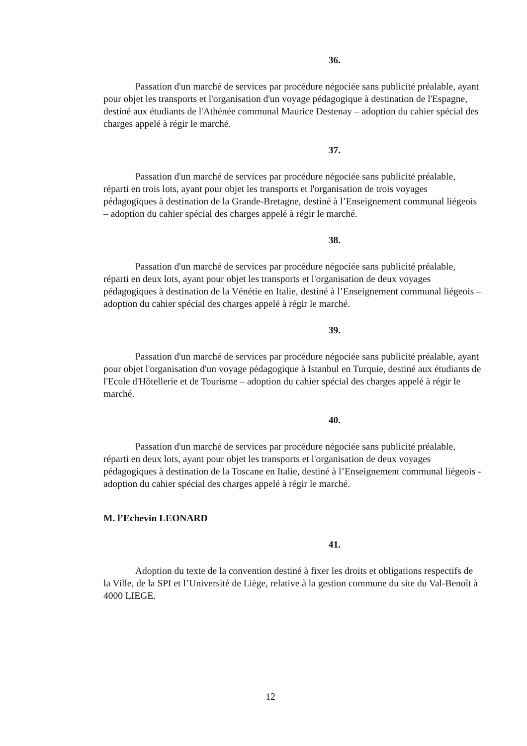36.
Passation d'un marché de services par procédure négociée sans publicité préalable, ayant pour objet les transports et l'organisation d'un voyage pédagogique à destination de l'Espagne, destiné aux étudiants de l'Athénée communal Maurice Destenay – adoption du cahier spécial des charges appelé à régir le marché.
37.
Passation d'un marché de services par procédure négociée sans publicité préalable, réparti en trois lots, ayant pour objet les transports et l'organisation de trois voyages pédagogiques à destination de la Grande-Bretagne, destiné à l’Enseignement communal liégeois – adoption du cahier spécial des charges appelé à régir le marché.
38.
Passation d'un marché de services par procédure négociée sans publicité préalable, réparti en deux lots, ayant pour objet les transports et l'organisation de deux voyages pédagogiques à destination de la Vénétie en Italie, destiné à l’Enseignement communal liégeois – adoption du cahier spécial des charges appelé à régir le marché.
39.
Passation d'un marché de services par procédure négociée sans publicité préalable, ayant pour objet l'organisation d'un voyage pédagogique à Istanbul en Turquie, destiné aux étudiants de l'Ecole d'Hôtellerie et de Tourisme – adoption du cahier spécial des charges appelé à régir le marché.
40.
Passation d'un marché de services par procédure négociée sans publicité préalable, réparti en deux lots, ayant pour objet les transports et l'organisation de deux voyages pédagogiques à destination de la Toscane en Italie, destiné à l’Enseignement communal liégeois - adoption du cahier spécial des charges appelé à régir le marché.
M. l’Echevin LEONARD
41.
Adoption du texte de la convention destiné à fixer les droits et obligations respectifs de la Ville, de la SPI et l’Université de Liège, relative à la gestion commune du site du Val-Benoît à 4000 LIEGE.
12